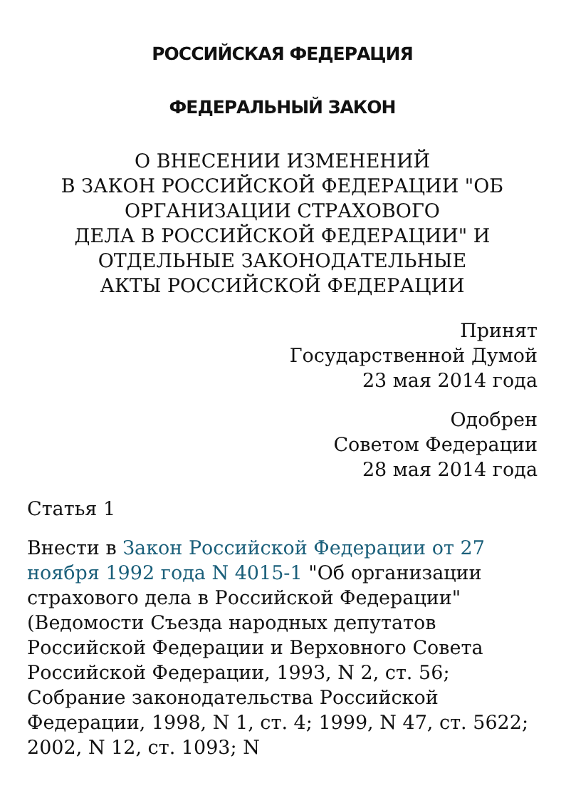РОССИЙСКАЯ ФЕДЕРАЦИЯ
ФЕДЕРАЛЬНЫЙ ЗАКОН
О ВНЕСЕНИИ ИЗМЕНЕНИЙ
В ЗАКОН РОССИЙСКОЙ ФЕДЕРАЦИИ "ОБ
ОРГАНИЗАЦИИ СТРАХОВОГО
ДЕЛА В РОССИЙСКОЙ ФЕДЕРАЦИИ" И
ОТДЕЛЬНЫЕ ЗАКОНОДАТЕЛЬНЫЕ
АКТЫ РОССИЙСКОЙ ФЕДЕРАЦИИ
Принят
Государственной Думой
23 мая 2014 года
Одобрен
Советом Федерации
28 мая 2014 года
Статья 1
Внести в Закон Российской Федерации от 27 ноября 1992 года N 4015-1 "Об организации страхового дела в Российской Федерации" (Ведомости Съезда народных депутатов Российской Федерации и Верховного Совета Российской Федерации, 1993, N 2, ст. 56; Собрание законодательства Российской Федерации, 1998, N 1, ст. 4; 1999, N 47, ст. 5622; 2002, N 12, ст. 1093; N